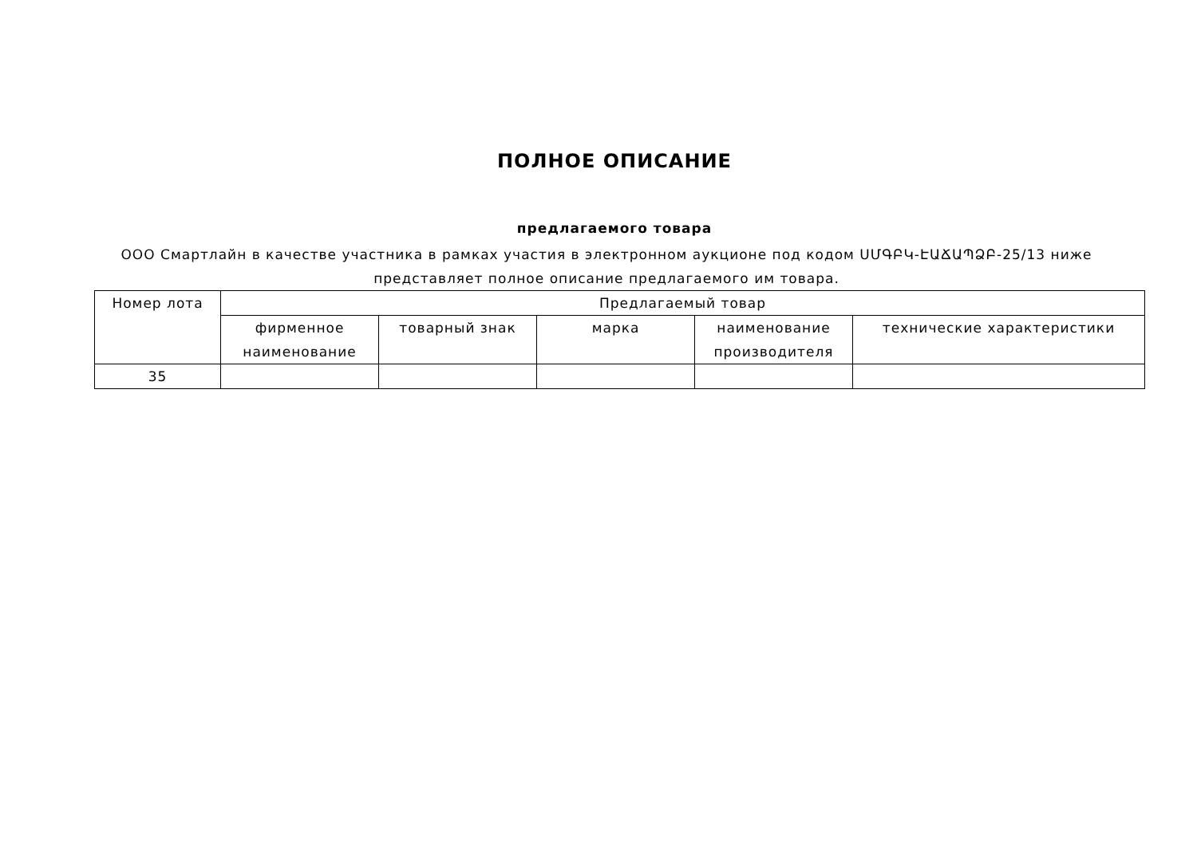ПОЛНОЕ ОПИСАНИЕ
предлагаемого товара
ООО Смартлайн в качестве участника в рамках участия в электронном аукционе под кодом ՍՄԳԲԿ-ԷԱՃԱՊՁԲ-25/13 ниже представляет полное описание предлагаемого им товара.
| Номер лота | Предлагаемый товар | | | | |
| --- | --- | --- | --- | --- | --- |
| | фирменное наименование | товарный знак | марка | наименование производителя | технические характеристики |
| 35 | | | | | |